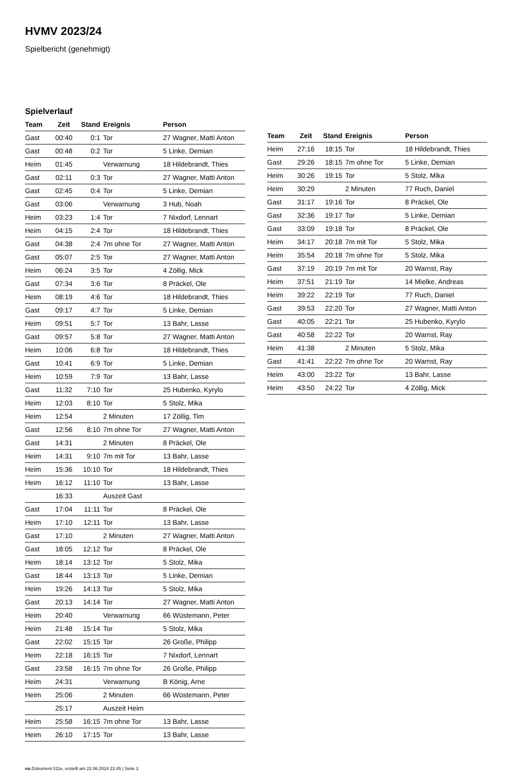HVMV 2023/24
Spielbericht (genehmigt)
Spielverlauf
| Team | Zeit | Stand | Ereignis | Person |
| --- | --- | --- | --- | --- |
| Gast | 00:40 | 0:1 | Tor | 27 Wagner, Matti Anton |
| Gast | 00:48 | 0:2 | Tor | 5 Linke, Demian |
| Heim | 01:45 | | Verwarnung | 18 Hildebrandt, Thies |
| Gast | 02:11 | 0:3 | Tor | 27 Wagner, Matti Anton |
| Gast | 02:45 | 0:4 | Tor | 5 Linke, Demian |
| Gast | 03:06 | | Verwarnung | 3 Hub, Noah |
| Heim | 03:23 | 1:4 | Tor | 7 Nixdorf, Lennart |
| Heim | 04:15 | 2:4 | Tor | 18 Hildebrandt, Thies |
| Gast | 04:38 | 2:4 | 7m ohne Tor | 27 Wagner, Matti Anton |
| Gast | 05:07 | 2:5 | Tor | 27 Wagner, Matti Anton |
| Heim | 06:24 | 3:5 | Tor | 4 Zöllig, Mick |
| Gast | 07:34 | 3:6 | Tor | 8 Präckel, Ole |
| Heim | 08:19 | 4:6 | Tor | 18 Hildebrandt, Thies |
| Gast | 09:17 | 4:7 | Tor | 5 Linke, Demian |
| Heim | 09:51 | 5:7 | Tor | 13 Bahr, Lasse |
| Gast | 09:57 | 5:8 | Tor | 27 Wagner, Matti Anton |
| Heim | 10:06 | 6:8 | Tor | 18 Hildebrandt, Thies |
| Gast | 10:41 | 6:9 | Tor | 5 Linke, Demian |
| Heim | 10:59 | 7:9 | Tor | 13 Bahr, Lasse |
| Gast | 11:32 | 7:10 | Tor | 25 Hubenko, Kyrylo |
| Heim | 12:03 | 8:10 | Tor | 5 Stolz, Mika |
| Heim | 12:54 | | 2 Minuten | 17 Zöllig, Tim |
| Gast | 12:56 | 8:10 | 7m ohne Tor | 27 Wagner, Matti Anton |
| Gast | 14:31 | | 2 Minuten | 8 Präckel, Ole |
| Heim | 14:31 | 9:10 | 7m mit Tor | 13 Bahr, Lasse |
| Heim | 15:36 | 10:10 | Tor | 18 Hildebrandt, Thies |
| Heim | 16:12 | 11:10 | Tor | 13 Bahr, Lasse |
| | 16:33 | | Auszeit Gast | |
| Gast | 17:04 | 11:11 | Tor | 8 Präckel, Ole |
| Heim | 17:10 | 12:11 | Tor | 13 Bahr, Lasse |
| Gast | 17:10 | | 2 Minuten | 27 Wagner, Matti Anton |
| Gast | 18:05 | 12:12 | Tor | 8 Präckel, Ole |
| Heim | 18:14 | 13:12 | Tor | 5 Stolz, Mika |
| Gast | 18:44 | 13:13 | Tor | 5 Linke, Demian |
| Heim | 19:26 | 14:13 | Tor | 5 Stolz, Mika |
| Gast | 20:13 | 14:14 | Tor | 27 Wagner, Matti Anton |
| Heim | 20:40 | | Verwarnung | 66 Wüstemann, Peter |
| Heim | 21:48 | 15:14 | Tor | 5 Stolz, Mika |
| Gast | 22:02 | 15:15 | Tor | 26 Große, Philipp |
| Heim | 22:18 | 16:15 | Tor | 7 Nixdorf, Lennart |
| Gast | 23:58 | 16:15 | 7m ohne Tor | 26 Große, Philipp |
| Heim | 24:31 | | Verwarnung | B König, Arne |
| Heim | 25:06 | | 2 Minuten | 66 Wüstemann, Peter |
| | 25:17 | | Auszeit Heim | |
| Heim | 25:58 | 16:15 | 7m ohne Tor | 13 Bahr, Lasse |
| Heim | 26:10 | 17:15 | Tor | 13 Bahr, Lasse |
| Team | Zeit | Stand | Ereignis | Person |
| --- | --- | --- | --- | --- |
| Heim | 27:16 | 18:15 | Tor | 18 Hildebrandt, Thies |
| Gast | 29:26 | 18:15 | 7m ohne Tor | 5 Linke, Demian |
| Heim | 30:26 | 19:15 | Tor | 5 Stolz, Mika |
| Heim | 30:29 | | 2 Minuten | 77 Ruch, Daniel |
| Gast | 31:17 | 19:16 | Tor | 8 Präckel, Ole |
| Gast | 32:36 | 19:17 | Tor | 5 Linke, Demian |
| Gast | 33:09 | 19:18 | Tor | 8 Präckel, Ole |
| Heim | 34:17 | 20:18 | 7m mit Tor | 5 Stolz, Mika |
| Heim | 35:54 | 20:18 | 7m ohne Tor | 5 Stolz, Mika |
| Gast | 37:19 | 20:19 | 7m mit Tor | 20 Warnst, Ray |
| Heim | 37:51 | 21:19 | Tor | 14 Mielke, Andreas |
| Heim | 39:22 | 22:19 | Tor | 77 Ruch, Daniel |
| Gast | 39:53 | 22:20 | Tor | 27 Wagner, Matti Anton |
| Gast | 40:05 | 22:21 | Tor | 25 Hubenko, Kyrylo |
| Gast | 40:58 | 22:22 | Tor | 20 Warnst, Ray |
| Heim | 41:38 | | 2 Minuten | 5 Stolz, Mika |
| Gast | 41:41 | 22:22 | 7m ohne Tor | 20 Warnst, Ray |
| Heim | 43:00 | 23:22 | Tor | 13 Bahr, Lasse |
| Heim | 43:50 | 24:22 | Tor | 4 Zöllig, Mick |
nu.Dokument 011e, erstellt am 22.06.2024 22:45 | Seite 3